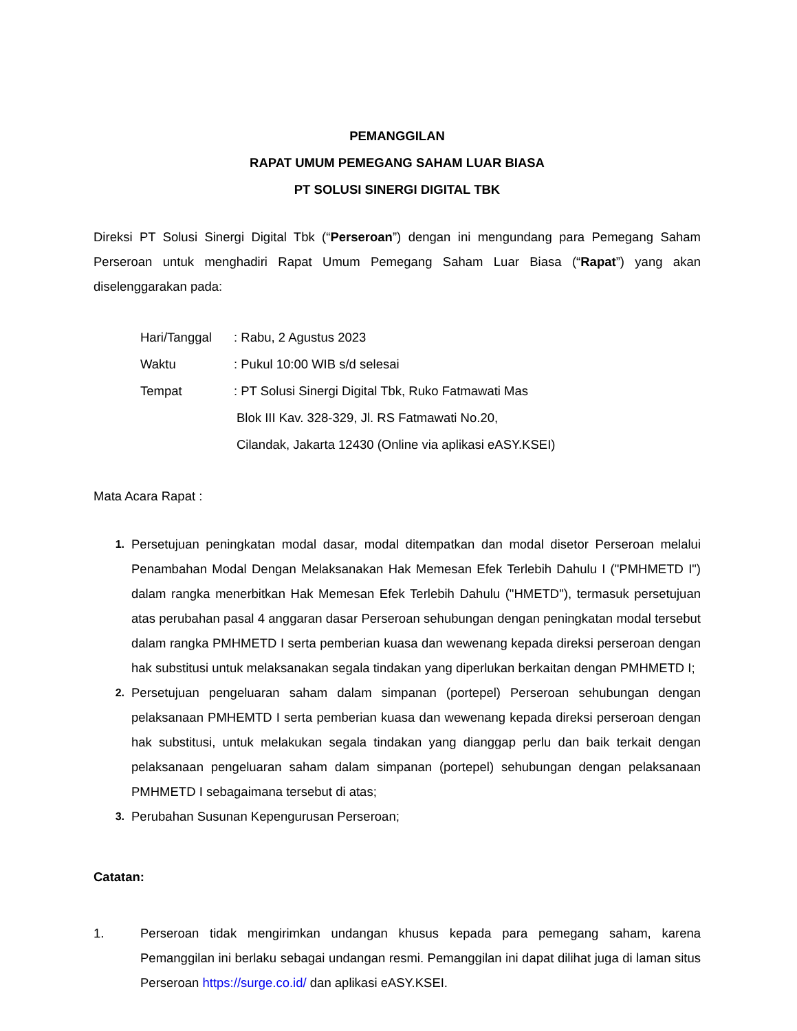PEMANGGILAN
RAPAT UMUM PEMEGANG SAHAM LUAR BIASA
PT SOLUSI SINERGI DIGITAL TBK
Direksi PT Solusi Sinergi Digital Tbk (“Perseroan”) dengan ini mengundang para Pemegang Saham Perseroan untuk menghadiri Rapat Umum Pemegang Saham Luar Biasa (“Rapat”) yang akan diselenggarakan pada:
Hari/Tanggal: Rabu, 2 Agustus 2023
Waktu: Pukul 10:00 WIB s/d selesai
Tempat: PT Solusi Sinergi Digital Tbk, Ruko Fatmawati Mas
Blok III Kav. 328-329, Jl. RS Fatmawati No.20,
Cilandak, Jakarta 12430 (Online via aplikasi eASY.KSEI)
Mata Acara Rapat :
1. Persetujuan peningkatan modal dasar, modal ditempatkan dan modal disetor Perseroan melalui Penambahan Modal Dengan Melaksanakan Hak Memesan Efek Terlebih Dahulu I ("PMHMETD I") dalam rangka menerbitkan Hak Memesan Efek Terlebih Dahulu ("HMETD"), termasuk persetujuan atas perubahan pasal 4 anggaran dasar Perseroan sehubungan dengan peningkatan modal tersebut dalam rangka PMHMETD I serta pemberian kuasa dan wewenang kepada direksi perseroan dengan hak substitusi untuk melaksanakan segala tindakan yang diperlukan berkaitan dengan PMHMETD I;
2. Persetujuan pengeluaran saham dalam simpanan (portepel) Perseroan sehubungan dengan pelaksanaan PMHEMTD I serta pemberian kuasa dan wewenang kepada direksi perseroan dengan hak substitusi, untuk melakukan segala tindakan yang dianggap perlu dan baik terkait dengan pelaksanaan pengeluaran saham dalam simpanan (portepel) sehubungan dengan pelaksanaan PMHMETD I sebagaimana tersebut di atas;
3. Perubahan Susunan Kepengurusan Perseroan;
Catatan:
1. Perseroan tidak mengirimkan undangan khusus kepada para pemegang saham, karena Pemanggilan ini berlaku sebagai undangan resmi. Pemanggilan ini dapat dilihat juga di laman situs Perseroan https://surge.co.id/ dan aplikasi eASY.KSEI.